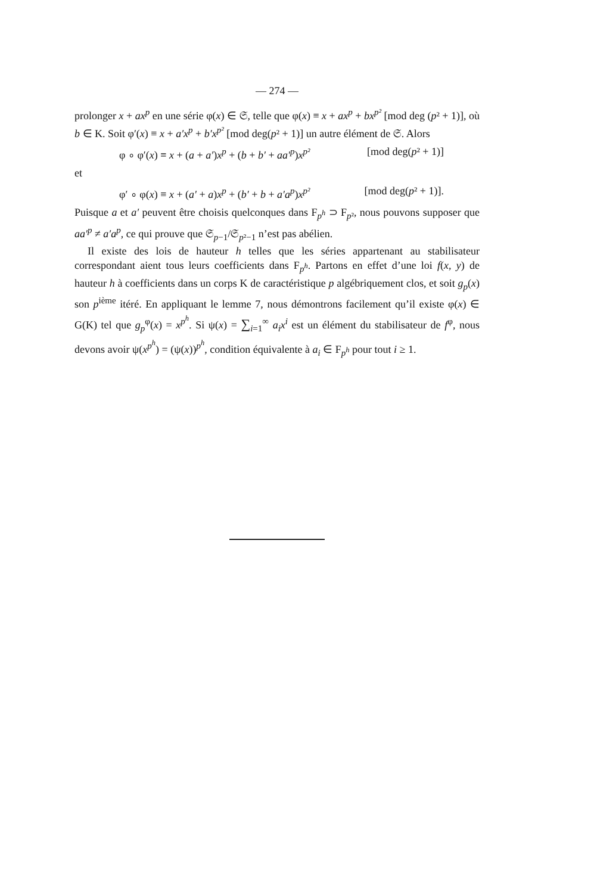— 274 —
prolonger x + ax<sup>p</sup> en une série φ(x) ∈ 𝔖, telle que φ(x) ≡ x + ax<sup>p</sup> + bx<sup>p²</sup> [mod deg (p² + 1)], où b ∈ K. Soit φ′(x) ≡ x + a′x<sup>p</sup> + b′x<sup>p²</sup> [mod deg(p² + 1)] un autre élément de 𝔖. Alors
φ ∘ φ′(x) ≡ x + (a + a′)x<sup>p</sup> + (b + b′ + aa′<sup>p</sup>)x<sup>p²</sup> [mod deg(p² + 1)]
et
φ′ ∘ φ(x) ≡ x + (a′ + a)x<sup>p</sup> + (b′ + b + a′a<sup>p</sup>)x<sup>p²</sup> [mod deg(p² + 1)].
Puisque a et a′ peuvent être choisis quelconques dans F<sub>p<sup>h</sup></sub> ⊃ F<sub>p²</sub>, nous pouvons supposer que aa′<sup>p</sup> ≠ a′a<sup>p</sup>, ce qui prouve que 𝔖<sub>p−1</sub>/𝔖<sub>p²−1</sub> n’est pas abélien.
Il existe des lois de hauteur h telles que les séries appartenant au stabilisateur correspondant aient tous leurs coefficients dans F<sub>p<sup>h</sup></sub>. Partons en effet d’une loi f(x, y) de hauteur h à coefficients dans un corps K de caractéristique p algébriquement clos, et soit g<sub>p</sub>(x) son p<sup>ième</sup> itéré. En appliquant le lemme 7, nous démontrons facilement qu’il existe φ(x) ∈ G(K) tel que g<sub>p</sub><sup>φ</sup>(x) = x<sup>p<sup>h</sup></sup>. Si ψ(x) = ∑<sub>i=1</sub><sup>∞</sup> a<sub>i</sub>x<sup>i</sup> est un élément du stabilisateur de f<sup>φ</sup>, nous devons avoir ψ(x<sup>p<sup>h</sup></sup>) = (ψ(x))<sup>p<sup>h</sup></sup>, condition équivalente à a<sub>i</sub> ∈ F<sub>p<sup>h</sup></sub> pour tout i ≥ 1.